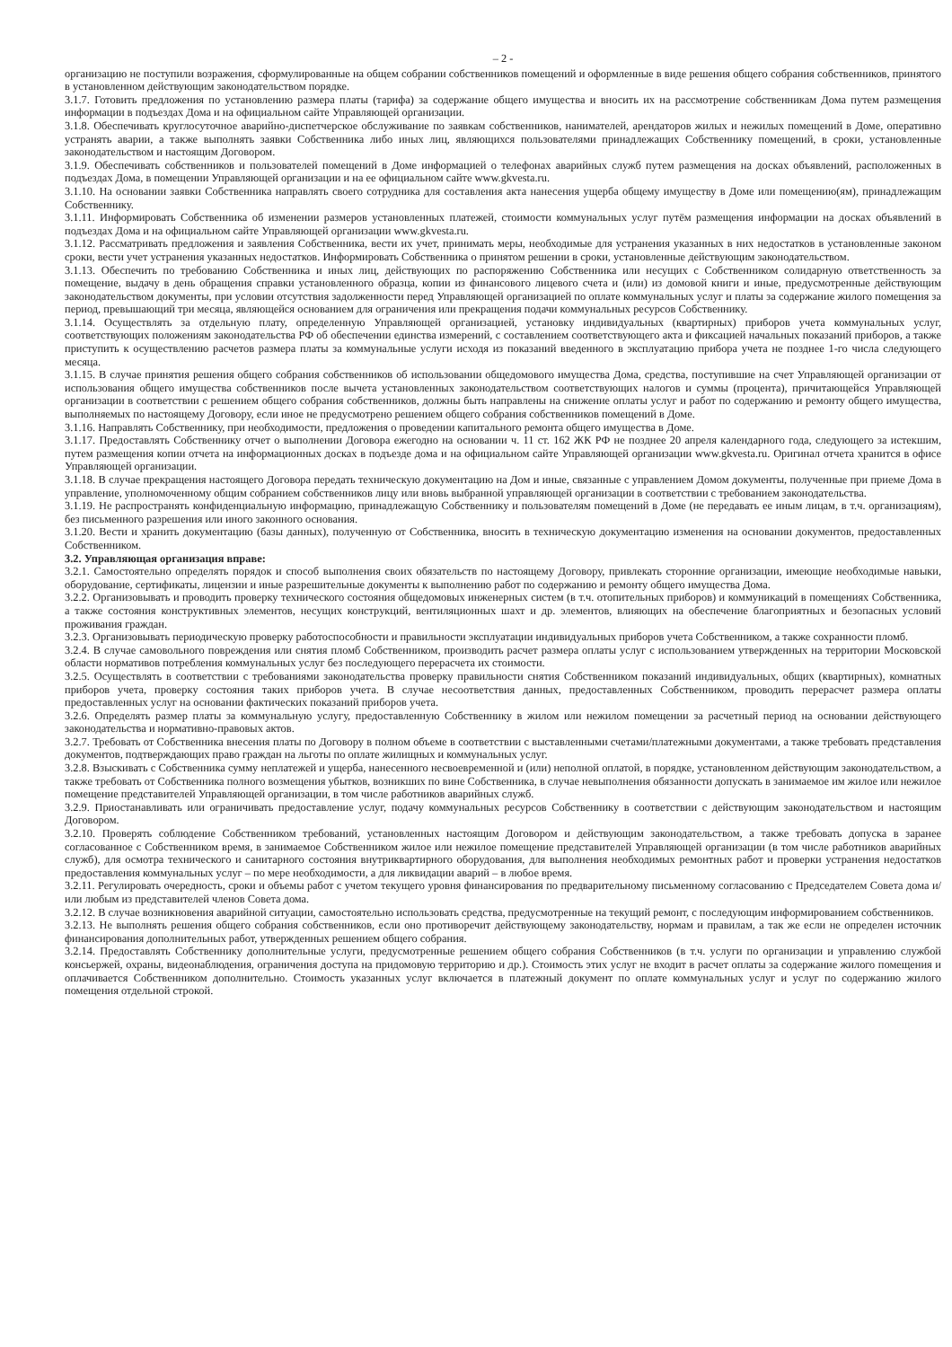– 2 -
организацию не поступили возражения, сформулированные на общем собрании собственников помещений и оформленные в виде решения общего собрания собственников, принятого в установленном действующим законодательством порядке.
3.1.7. Готовить предложения по установлению размера платы (тарифа) за содержание общего имущества и вносить их на рассмотрение собственникам Дома путем размещения информации в подъездах Дома и на официальном сайте Управляющей организации.
3.1.8. Обеспечивать круглосуточное аварийно-диспетчерское обслуживание по заявкам собственников, нанимателей, арендаторов жилых и нежилых помещений в Доме, оперативно устранять аварии, а также выполнять заявки Собственника либо иных лиц, являющихся пользователями принадлежащих Собственнику помещений, в сроки, установленные законодательством и настоящим Договором.
3.1.9. Обеспечивать собственников и пользователей помещений в Доме информацией о телефонах аварийных служб путем размещения на досках объявлений, расположенных в подъездах Дома, в помещении Управляющей организации и на ее официальном сайте www.gkvesta.ru.
3.1.10. На основании заявки Собственника направлять своего сотрудника для составления акта нанесения ущерба общему имуществу в Доме или помещению(ям), принадлежащим Собственнику.
3.1.11. Информировать Собственника об изменении размеров установленных платежей, стоимости коммунальных услуг путём размещения информации на досках объявлений в подъездах Дома и на официальном сайте Управляющей организации www.gkvesta.ru.
3.1.12. Рассматривать предложения и заявления Собственника, вести их учет, принимать меры, необходимые для устранения указанных в них недостатков в установленные законом сроки, вести учет устранения указанных недостатков. Информировать Собственника о принятом решении в сроки, установленные действующим законодательством.
3.1.13. Обеспечить по требованию Собственника и иных лиц, действующих по распоряжению Собственника или несущих с Собственником солидарную ответственность за помещение, выдачу в день обращения справки установленного образца, копии из финансового лицевого счета и (или) из домовой книги и иные, предусмотренные действующим законодательством документы, при условии отсутствия задолженности перед Управляющей организацией по оплате коммунальных услуг и платы за содержание жилого помещения за период, превышающий три месяца, являющейся основанием для ограничения или прекращения подачи коммунальных ресурсов Собственнику.
3.1.14. Осуществлять за отдельную плату, определенную Управляющей организацией, установку индивидуальных (квартирных) приборов учета коммунальных услуг, соответствующих положениям законодательства РФ об обеспечении единства измерений, с составлением соответствующего акта и фиксацией начальных показаний приборов, а также приступить к осуществлению расчетов размера платы за коммунальные услуги исходя из показаний введенного в эксплуатацию прибора учета не позднее 1-го числа следующего месяца.
3.1.15. В случае принятия решения общего собрания собственников об использовании общедомового имущества Дома, средства, поступившие на счет Управляющей организации от использования общего имущества собственников после вычета установленных законодательством соответствующих налогов и суммы (процента), причитающейся Управляющей организации в соответствии с решением общего собрания собственников, должны быть направлены на снижение оплаты услуг и работ по содержанию и ремонту общего имущества, выполняемых по настоящему Договору, если иное не предусмотрено решением общего собрания собственников помещений в Доме.
3.1.16. Направлять Собственнику, при необходимости, предложения о проведении капитального ремонта общего имущества в Доме.
3.1.17. Предоставлять Собственнику отчет о выполнении Договора ежегодно на основании ч. 11 ст. 162 ЖК РФ не позднее 20 апреля календарного года, следующего за истекшим, путем размещения копии отчета на информационных досках в подъезде дома и на официальном сайте Управляющей организации www.gkvesta.ru. Оригинал отчета хранится в офисе Управляющей организации.
3.1.18. В случае прекращения настоящего Договора передать техническую документацию на Дом и иные, связанные с управлением Домом документы, полученные при приеме Дома в управление, уполномоченному общим собранием собственников лицу или вновь выбранной управляющей организации в соответствии с требованием законодательства.
3.1.19. Не распространять конфиденциальную информацию, принадлежащую Собственнику и пользователям помещений в Доме (не передавать ее иным лицам, в т.ч. организациям), без письменного разрешения или иного законного основания.
3.1.20. Вести и хранить документацию (базы данных), полученную от Собственника, вносить в техническую документацию изменения на основании документов, предоставленных Собственником.
3.2. Управляющая организация вправе:
3.2.1. Самостоятельно определять порядок и способ выполнения своих обязательств по настоящему Договору, привлекать сторонние организации, имеющие необходимые навыки, оборудование, сертификаты, лицензии и иные разрешительные документы к выполнению работ по содержанию и ремонту общего имущества Дома.
3.2.2. Организовывать и проводить проверку технического состояния общедомовых инженерных систем (в т.ч. отопительных приборов) и коммуникаций в помещениях Собственника, а также состояния конструктивных элементов, несущих конструкций, вентиляционных шахт и др. элементов, влияющих на обеспечение благоприятных и безопасных условий проживания граждан.
3.2.3. Организовывать периодическую проверку работоспособности и правильности эксплуатации индивидуальных приборов учета Собственником, а также сохранности пломб.
3.2.4. В случае самовольного повреждения или снятия пломб Собственником, производить расчет размера оплаты услуг с использованием утвержденных на территории Московской области нормативов потребления коммунальных услуг без последующего перерасчета их стоимости.
3.2.5. Осуществлять в соответствии с требованиями законодательства проверку правильности снятия Собственником показаний индивидуальных, общих (квартирных), комнатных приборов учета, проверку состояния таких приборов учета. В случае несоответствия данных, предоставленных Собственником, проводить перерасчет размера оплаты предоставленных услуг на основании фактических показаний приборов учета.
3.2.6. Определять размер платы за коммунальную услугу, предоставленную Собственнику в жилом или нежилом помещении за расчетный период на основании действующего законодательства и нормативно-правовых актов.
3.2.7. Требовать от Собственника внесения платы по Договору в полном объеме в соответствии с выставленными счетами/платежными документами, а также требовать представления документов, подтверждающих право граждан на льготы по оплате жилищных и коммунальных услуг.
3.2.8. Взыскивать с Собственника сумму неплатежей и ущерба, нанесенного несвоевременной и (или) неполной оплатой, в порядке, установленном действующим законодательством, а также требовать от Собственника полного возмещения убытков, возникших по вине Собственника, в случае невыполнения обязанности допускать в занимаемое им жилое или нежилое помещение представителей Управляющей организации, в том числе работников аварийных служб.
3.2.9. Приостанавливать или ограничивать предоставление услуг, подачу коммунальных ресурсов Собственнику в соответствии с действующим законодательством и настоящим Договором.
3.2.10. Проверять соблюдение Собственником требований, установленных настоящим Договором и действующим законодательством, а также требовать допуска в заранее согласованное с Собственником время, в занимаемое Собственником жилое или нежилое помещение представителей Управляющей организации (в том числе работников аварийных служб), для осмотра технического и санитарного состояния внутриквартирного оборудования, для выполнения необходимых ремонтных работ и проверки устранения недостатков предоставления коммунальных услуг – по мере необходимости, а для ликвидации аварий – в любое время.
3.2.11. Регулировать очередность, сроки и объемы работ с учетом текущего уровня финансирования по предварительному письменному согласованию с Председателем Совета дома и/или любым из представителей членов Совета дома.
3.2.12. В случае возникновения аварийной ситуации, самостоятельно использовать средства, предусмотренные на текущий ремонт, с последующим информированием собственников.
3.2.13. Не выполнять решения общего собрания собственников, если оно противоречит действующему законодательству, нормам и правилам, а так же если не определен источник финансирования дополнительных работ, утвержденных решением общего собрания.
3.2.14. Предоставлять Собственнику дополнительные услуги, предусмотренные решением общего собрания Собственников (в т.ч. услуги по организации и управлению службой консьержей, охраны, видеонаблюдения, ограничения доступа на придомовую территорию и др.). Стоимость этих услуг не входит в расчет оплаты за содержание жилого помещения и оплачивается Собственником дополнительно. Стоимость указанных услуг включается в платежный документ по оплате коммунальных услуг и услуг по содержанию жилого помещения отдельной строкой.